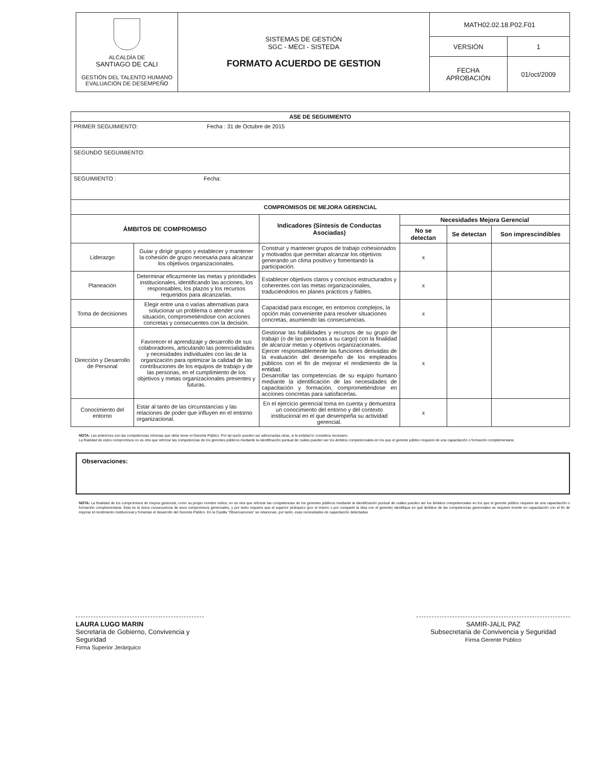| ALCALDÍA DE SANTIAGO DE CALI GESTIÓN DEL TALENTO HUMANO EVALUACION DE DESEMPEÑO | SISTEMAS DE GESTIÓN SGC - MECI - SISTEDA FORMATO ACUERDO DE GESTION | MATH02.02.18.P02.F01 | |
| | | VERSIÓN | 1 |
| | | FECHA APROBACIÓN | 01/oct/2009 |
| ASE DE SEGUIMIENTO | | | | | |
| --- | --- | --- | --- | --- | --- |
| PRIMER SEGUIMIENTO: Fecha : 31 de Octubre de 2015 | | | | | |
| SEGUNDO SEGUIMIENTO: | | | | | |
| SEGUIMIENTO : Fecha: | | | | | |
| COMPROMISOS DE MEJORA GERENCIAL | | | | | |
| ÁMBITOS DE COMPROMISO | | Indicadores (Síntesis de Conductas Asociadas) | Necesidades Mejora Gerencial | | |
| | | | No se detectan | Se detectan | Son imprescindibles |
| Liderazgo | Guiar y dirigir grupos y establecer y mantener la cohesión de grupo necesaria para alcanzar los objetivos organizacionales. | Construir y mantener grupos de trabajo cohesionados y motivados que permitan alcanzar los objetivos generando un clima positivo y fomentando la participación. | x | | |
| Planeación | Determinar eficazmente las metas y prioridades institucionales, identificando las acciones, los responsables, los plazos y los recursos requeridos para alcanzarlas. | Establecer objetivos claros y concisos estructurados y coherentes con las metas organizacionales, traduciéndolos en planes prácticos y fiables. | x | | |
| Toma de decisiones | Elegir entre una o varias alternativas para solucionar un problema o atender una situación, comprometiéndose con acciones concretas y consecuentes con la decisión. | Capacidad para escoger, en entornos complejos, la opción más conveniente para resolver situaciones concretas, asumiendo las consecuencias. | x | | |
| Dirección y Desarrollo de Personal | Favorecer el aprendizaje y desarrollo de sus colaboradores, articulando las potencialidades y necesidades individuales con las de la organización para optimizar la calidad de las contribuciones de los equipos de trabajo y de las personas, en el cumplimiento de los objetivos y metas organizacionales presentes y futuras. | Gestionar las habilidades y recursos de su grupo de trabajo (o de las personas a su cargo) con la finalidad de alcanzar metas y objetivos organizacionales. Ejercer responsablemente las funciones derivadas de la evaluación del desempeño de los empleados públicos con el fin de mejorar el rendimiento de la entidad. Desarrollar las competencias de su equipo humano mediante la identificación de las necesidades de capacitación y formación, comprometiéndose en acciones concretas para satisfacerlas. | x | | |
| Conocimiento del entorno | Estar al tanto de las circunstancias y las relaciones de poder que influyen en el entorno organizacional. | En el ejercicio gerencial toma en cuenta y demuestra un conocimiento del entorno y del contexto institucional en el que desempeña su actividad gerencial. | x | | |
NOTA: Las anteriores son las competencias mínimas que debe tener el Gerente Público. Por tal razón pueden ser adicionadas otras, si la entidad lo considera necesario.
La finalidad de estos compromisos no es otra que reforzar las competencias de los gerentes públicos mediante la identificación puntual de cuáles pueden ser los ámbitos competenciales en los que el gerente público requiere de una capacitación o formación complementaria
Observaciones:
NOTA: La finalidad de los compromisos de mejora gerencial, como su propio nombre indica, no es otra que reforzar las competencias de los gerentes públicos mediante la identificación puntual de cuáles pueden ser los ámbitos competenciales en los que el gerente público requiere de una capacitación o formación complementaria. Esta es la única consecuencia de esos compromisos gerenciales, y por tanto requiere que el superior jerárquico (por sí mismo o por compartir la idea con el gerente) identifique en qué ámbitos de las competencias gerenciales se requiere invertir en capacitación con el fin de mejorar el rendimiento institucional y fomentar el desarrollo del Gerente Público. En la Casilla "Observaciones" se relacionan, por tanto, esas necesidades de capacitación detectadas
LAURA LUGO MARIN
Secretaria de Gobierno, Convivencia y Seguridad
Firma Superior Jerárquico
SAMIR-JALIL PAZ
Subsecretaria de Convivencia y Seguridad
Firma Gerente Público